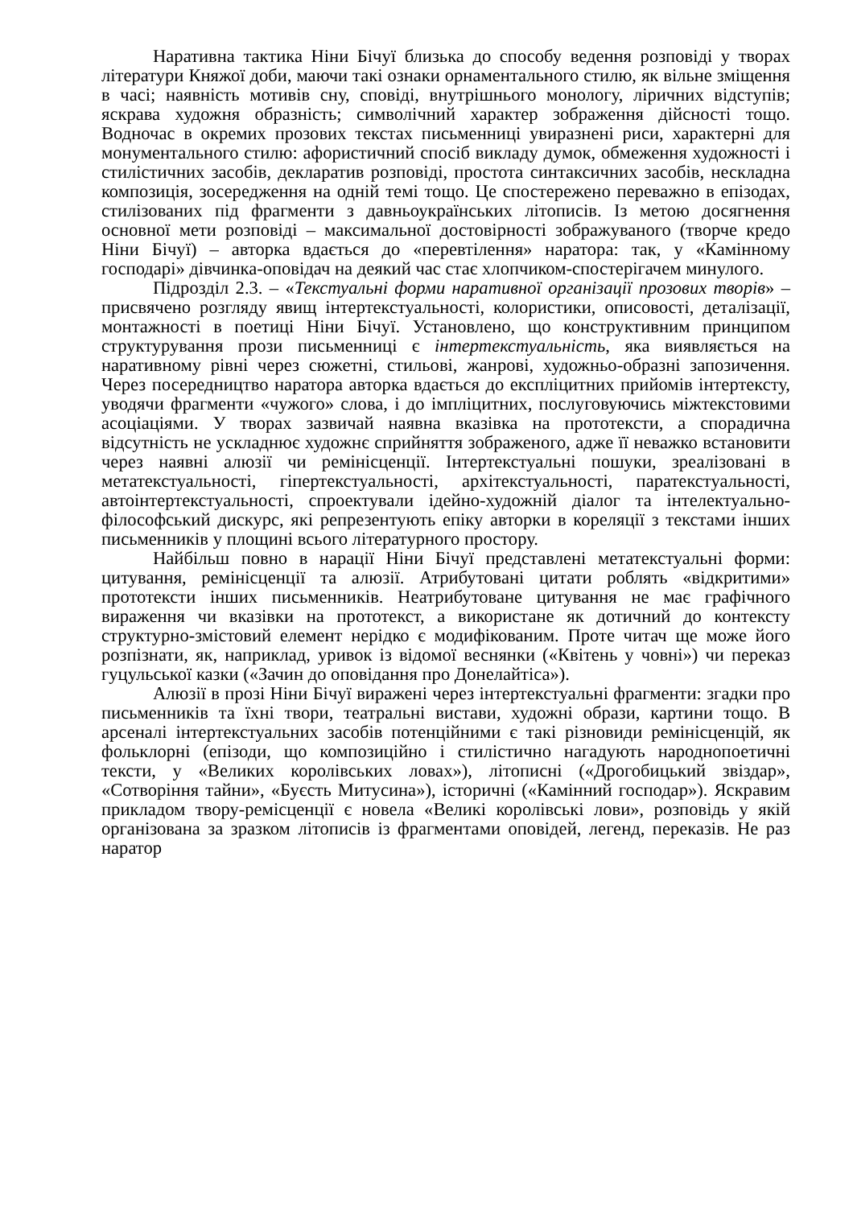Наративна тактика Ніни Бічуї близька до способу ведення розповіді у творах літератури Княжої доби, маючи такі ознаки орнаментального стилю, як вільне зміщення в часі; наявність мотивів сну, сповіді, внутрішнього монологу, ліричних відступів; яскрава художня образність; символічний характер зображення дійсності тощо. Водночас в окремих прозових текстах письменниці увиразнені риси, характерні для монументального стилю: афористичний спосіб викладу думок, обмеження художності і стилістичних засобів, декларатив розповіді, простота синтаксичних засобів, нескладна композиція, зосередження на одній темі тощо. Це спостережено переважно в епізодах, стилізованих під фрагменти з давньоукраїнських літописів. Із метою досягнення основної мети розповіді – максимальної достовірності зображуваного (творче кредо Ніни Бічуї) – авторка вдається до «перевтілення» наратора: так, у «Камінному господарі» дівчинка-оповідач на деякий час стає хлопчиком-спостерігачем минулого.
Підрозділ 2.3. – «Текстуальні форми наративної організації прозових творів» – присвячено розгляду явищ інтертекстуальності, колористики, описовості, деталізації, монтажності в поетиці Ніни Бічуї. Установлено, що конструктивним принципом структурування прози письменниці є інтертекстуальність, яка виявляється на наративному рівні через сюжетні, стильові, жанрові, художньо-образні запозичення. Через посередництво наратора авторка вдається до експліцитних прийомів інтертексту, уводячи фрагменти «чужого» слова, і до імпліцитних, послуговуючись міжтекстовими асоціаціями. У творах зазвичай наявна вказівка на прототексти, а спорадична відсутність не ускладнює художнє сприйняття зображеного, адже її неважко встановити через наявні алюзії чи ремінісценції. Інтертекстуальні пошуки, зреалізовані в метатекстуальності, гіпертекстуальності, архітекстуальності, паратекстуальності, автоінтертекстуальності, спроектували ідейно-художній діалог та інтелектуально-філософський дискурс, які репрезентують епіку авторки в кореляції з текстами інших письменників у площині всього літературного простору.
Найбільш повно в нарації Ніни Бічуї представлені метатекстуальні форми: цитування, ремінісценції та алюзії. Атрибутовані цитати роблять «відкритими» прототексти інших письменників. Неатрибутоване цитування не має графічного вираження чи вказівки на прототекст, а використане як дотичний до контексту структурно-змістовий елемент нерідко є модифікованим. Проте читач ще може його розпізнати, як, наприклад, уривок із відомої веснянки («Квітень у човні») чи переказ гуцульської казки («Зачин до оповідання про Донелайтіса»).
Алюзії в прозі Ніни Бічуї виражені через інтертекстуальні фрагменти: згадки про письменників та їхні твори, театральні вистави, художні образи, картини тощо. В арсеналі інтертекстуальних засобів потенційними є такі різновиди ремінісценцій, як фольклорні (епізоди, що композиційно і стилістично нагадують народнопоетичні тексти, у «Великих королівських ловах»), літописні («Дрогобицький звіздар», «Сотворіння тайни», «Буєсть Митусина»), історичні («Камінний господар»). Яскравим прикладом твору-ремісценції є новела «Великі королівські лови», розповідь у якій організована за зразком літописів із фрагментами оповідей, легенд, переказів. Не раз наратор